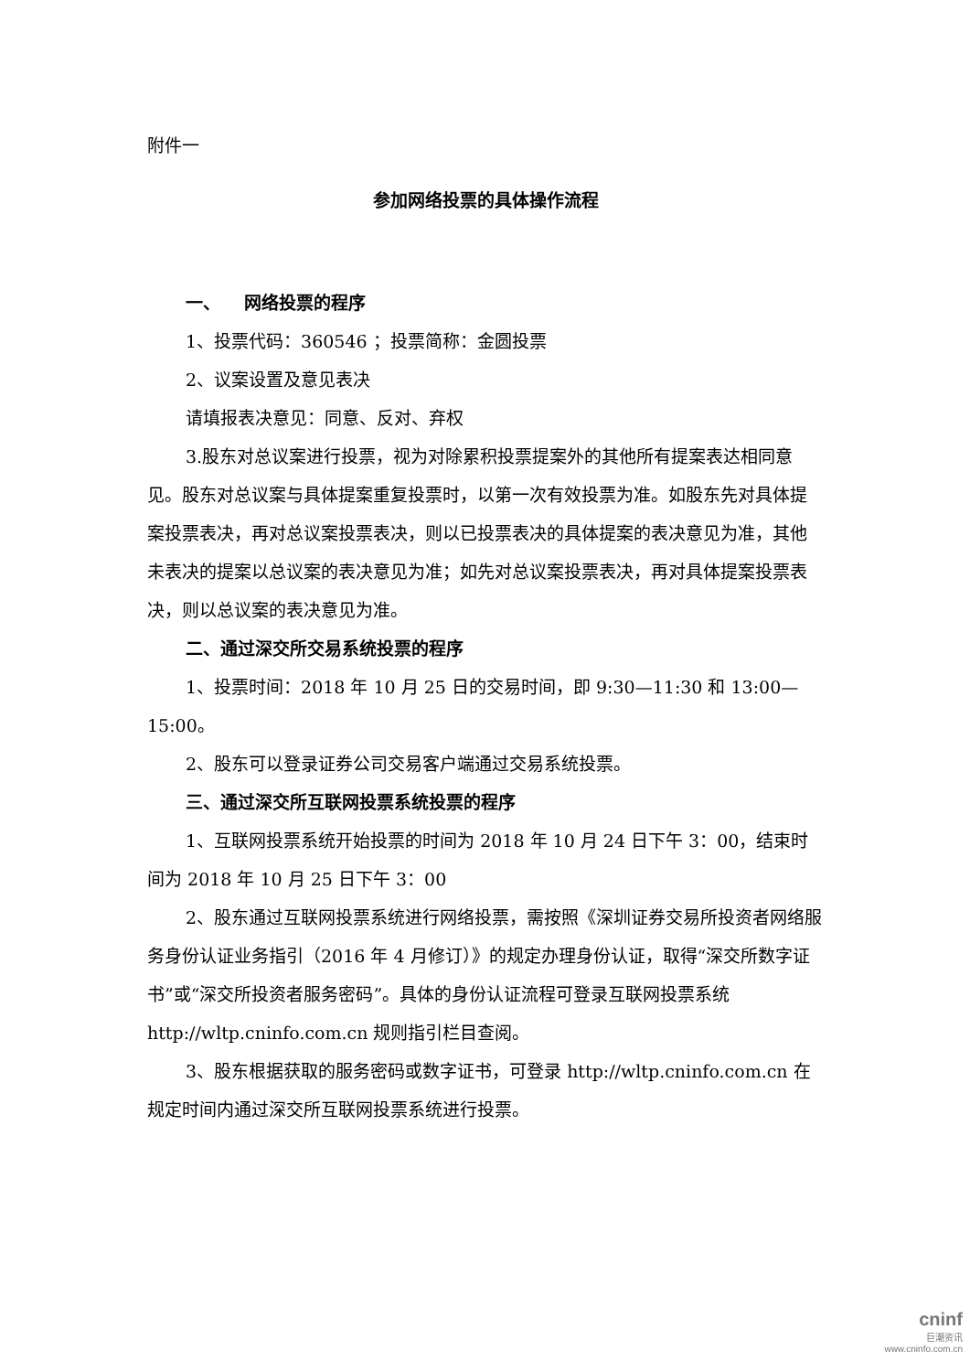附件一
参加网络投票的具体操作流程
一、 网络投票的程序
1、投票代码：360546 ；投票简称：金圆投票
2、议案设置及意见表决
请填报表决意见：同意、反对、弃权
3.股东对总议案进行投票，视为对除累积投票提案外的其他所有提案表达相同意见。股东对总议案与具体提案重复投票时，以第一次有效投票为准。如股东先对具体提案投票表决，再对总议案投票表决，则以已投票表决的具体提案的表决意见为准，其他未表决的提案以总议案的表决意见为准；如先对总议案投票表决，再对具体提案投票表决，则以总议案的表决意见为准。
二、通过深交所交易系统投票的程序
1、投票时间：2018 年 10 月 25 日的交易时间，即 9:30—11:30 和 13:00—15:00。
2、股东可以登录证券公司交易客户端通过交易系统投票。
三、通过深交所互联网投票系统投票的程序
1、互联网投票系统开始投票的时间为 2018 年 10 月 24 日下午 3：00，结束时间为 2018 年 10 月 25 日下午 3：00
2、股东通过互联网投票系统进行网络投票，需按照《深圳证券交易所投资者网络服务身份认证业务指引（2016 年 4 月修订）》的规定办理身份认证，取得“深交所数字证书”或“深交所投资者服务密码”。具体的身份认证流程可登录互联网投票系统 http://wltp.cninfo.com.cn 规则指引栏目查阅。
3、股东根据获取的服务密码或数字证书，可登录 http://wltp.cninfo.com.cn 在规定时间内通过深交所互联网投票系统进行投票。
cninf
巨潮资讯
www.cninfo.com.cn